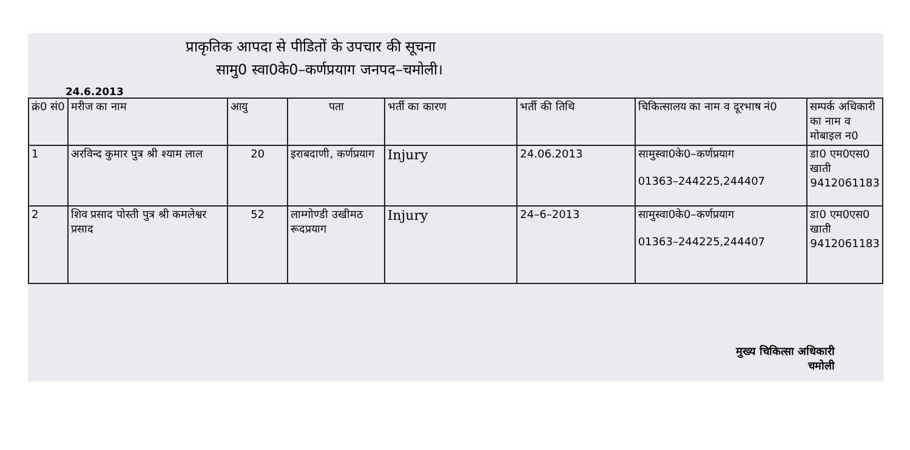प्राकृतिक आपदा से पीडितों के उपचार की सूचना
सामु0 स्वा0के0–कर्णप्रयाग जनपद–चमोली।
24.6.2013
| क्रं0 सं0 | मरीज का नाम | आयु | पता | भर्ती का कारण | भर्ती की तिथि | चिकित्सालय का नाम व दूरभाष नं0 | सम्पर्क अधिकारी का नाम व मोबाइल न0 |
| --- | --- | --- | --- | --- | --- | --- | --- |
| 1 | अरविन्द कुमार पुत्र श्री श्याम लाल | 20 | इराबदाणी, कर्णप्रयाग | Injury | 24.06.2013 | सामुस्वा0के0–कर्णप्रयाग 01363–244225,244407 | डा0 एम0एस0 खाती 9412061183 |
| 2 | शिव प्रसाद पोस्ती पुत्र श्री कमलेश्वर प्रसाद | 52 | लाम्गोण्डी उखीमठ रूदप्रयाग | Injury | 24–6–2013 | सामुस्वा0के0–कर्णप्रयाग 01363–244225,244407 | डा0 एम0एस0 खाती 9412061183 |
मुख्य चिकित्सा अधिकारी
चमोली